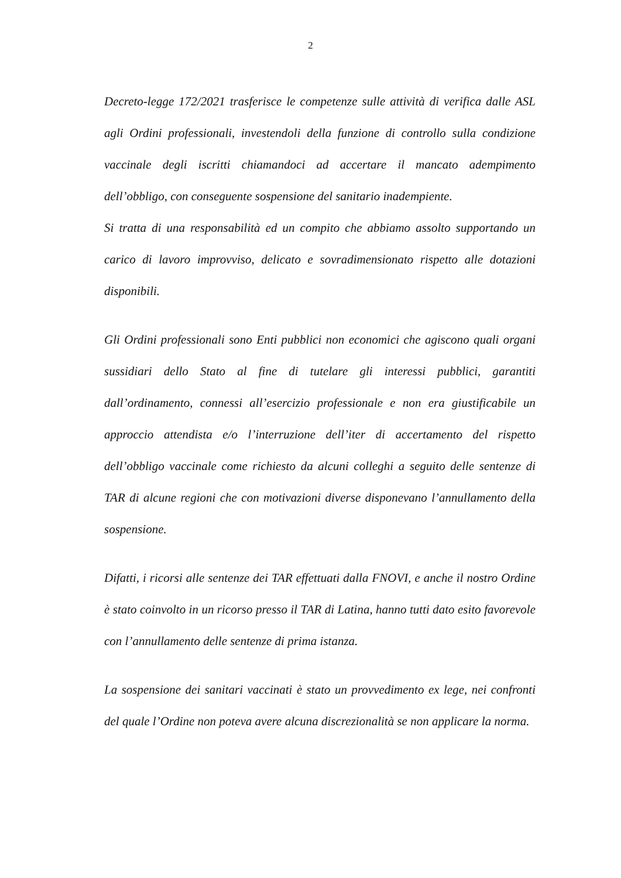2
Decreto-legge 172/2021 trasferisce le competenze sulle attività di verifica dalle ASL agli Ordini professionali, investendoli della funzione di controllo sulla condizione vaccinale degli iscritti chiamandoci ad accertare il mancato adempimento dell’obbligo, con conseguente sospensione del sanitario inadempiente.
Si tratta di una responsabilità ed un compito che abbiamo assolto supportando un carico di lavoro improvviso, delicato e sovradimensionato rispetto alle dotazioni disponibili.
Gli Ordini professionali sono Enti pubblici non economici che agiscono quali organi sussidiari dello Stato al fine di tutelare gli interessi pubblici, garantiti dall’ordinamento, connessi all’esercizio professionale e non era giustificabile un approccio attendista e/o l’interruzione dell’iter di accertamento del rispetto dell’obbligo vaccinale come richiesto da alcuni colleghi a seguito delle sentenze di TAR di alcune regioni che con motivazioni diverse disponevano l’annullamento della sospensione.
Difatti, i ricorsi alle sentenze dei TAR effettuati dalla FNOVI, e anche il nostro Ordine è stato coinvolto in un ricorso presso il TAR di Latina, hanno tutti dato esito favorevole con l’annullamento delle sentenze di prima istanza.
La sospensione dei sanitari vaccinati è stato un provvedimento ex lege, nei confronti del quale l’Ordine non poteva avere alcuna discrezionalità se non applicare la norma.